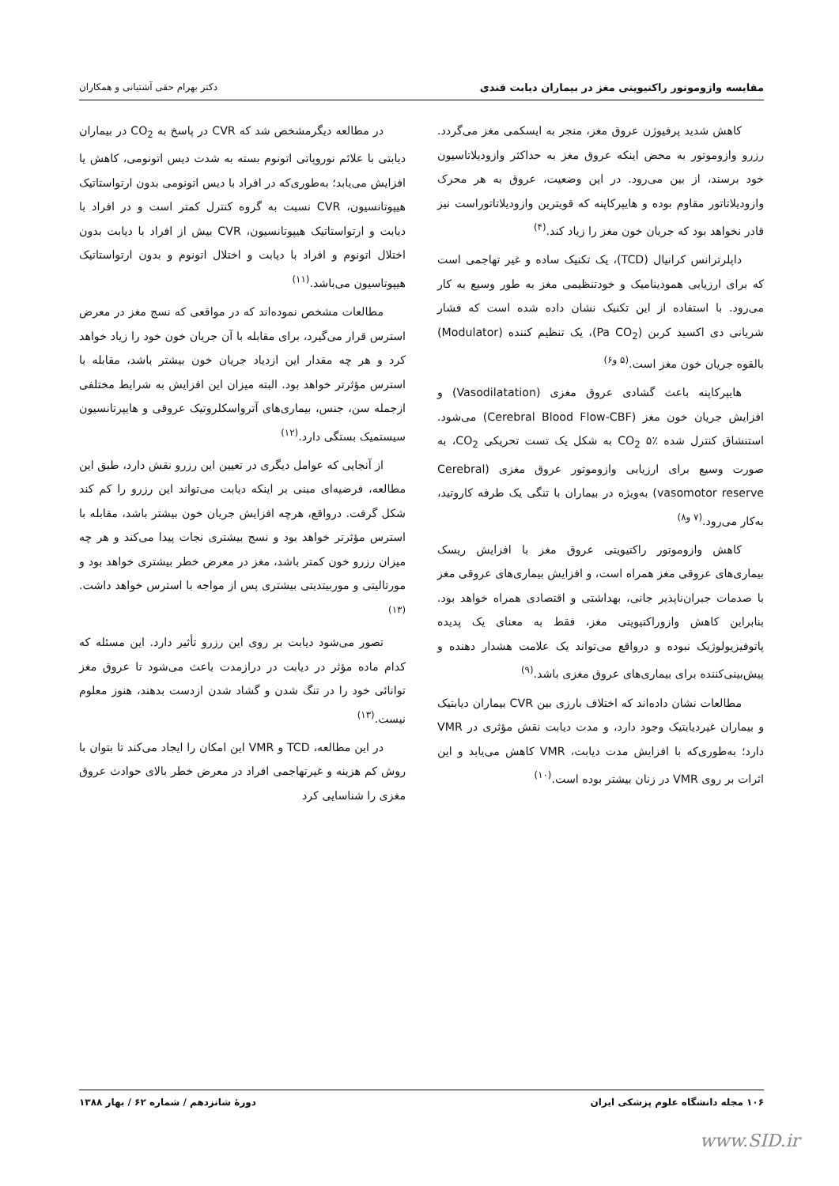مقایسه وازوموتور راکتیویتی مغز در بیماران دیابت قندی دکتر بهرام حقی آشتیانی و همکاران
کاهش شدید پرفیوژن عروق مغز، منجر به ایسکمی مغز می‌گردد. رزرو وازوموتور به محض اینکه عروق مغز به حداکثر وازودیلاتاسیون خود برسند، از بین می‌رود. در این وضعیت، عروق به هر محرک وازودیلاتاتور مقاوم بوده و هایپرکاپنه که قویترین وازودیلاتاتوراست نیز قادر نخواهد بود که جریان خون مغز را زیاد کند.<sup>(۴)</sup>
داپلرترانس کرانیال (TCD)، یک تکنیک ساده و غیر تهاجمی است که برای ارزیابی همودینامیک و خودتنظیمی مغز به طور وسیع به کار می‌رود. با استفاده از این تکنیک نشان داده شده است که فشار شریانی دی اکسید کربن (Pa CO<sub>2</sub>)، یک تنظیم کننده (Modulator) بالقوه جریان خون مغز است.<sup>(۵ و۶)</sup>
هایپرکاپنه باعث گشادی عروق مغزی (Vasodilatation) و افزایش جریان خون مغز (Cerebral Blood Flow-CBF) می‌شود. استنشاق کنترل شده CO<sub>2</sub> ۵٪ به شکل یک تست تحریکی CO<sub>2</sub>، به صورت وسیع برای ارزیابی وازوموتور عروق مغزی (Cerebral vasomotor reserve) به‌ویژه در بیماران با تنگی یک طرفه کاروتید، به‌کار می‌رود.<sup>(۷ و۸)</sup>
کاهش وازوموتور راکتیویتی عروق مغز با افزایش ریسک بیماری‌های عروقی مغز همراه است، و افزایش بیماری‌های عروقی مغز با صدمات جبران‌ناپذیر جانی، بهداشتی و اقتصادی همراه خواهد بود. بنابراین کاهش وازوراکتیویتی مغز، فقط به معنای یک پدیده پاتوفیزیولوژیک نبوده و درواقع می‌تواند یک علامت هشدار دهنده و پیش‌بینی‌کننده برای بیماری‌های عروق مغزی باشد.<sup>(۹)</sup>
مطالعات نشان داده‌اند که اختلاف بارزی بین CVR بیماران دیابتیک و بیماران غیردیابتیک وجود دارد، و مدت دیابت نقش مؤثری در VMR دارد؛ به‌طوری‌که با افزایش مدت دیابت، VMR کاهش می‌یابد و این اثرات بر روی VMR در زنان بیشتر بوده است.<sup>(۱۰)</sup>
در مطالعه دیگرمشخص شد که CVR در پاسخ به CO<sub>2</sub> در بیماران دیابتی با علائم نوروپاتی اتونوم بسته به شدت دیس اتونومی، کاهش یا افزایش می‌یابد؛ به‌طوری‌که در افراد با دیس اتونومی بدون ارتواستاتیک هیپوتانسیون، CVR نسبت به گروه کنترل کمتر است و در افراد با دیابت و ارتواستاتیک هیپوتانسیون، CVR بیش از افراد با دیابت بدون اختلال اتونوم و افراد با دیابت و اختلال اتونوم و بدون ارتواستاتیک هیپوتاسیون می‌باشد.<sup>(۱۱)</sup>
مطالعات مشخص نموده‌اند که در مواقعی که نسج مغز در معرض استرس قرار می‌گیرد، برای مقابله با آن جریان خون خود را زیاد خواهد کرد و هر چه مقدار این ازدیاد جریان خون بیشتر باشد، مقابله با استرس مؤثرتر خواهد بود. البته میزان این افزایش به شرایط مختلفی ازجمله سن، جنس، بیماری‌های آترواسکلروتیک عروقی و هایپرتانسیون سیستمیک بستگی دارد.<sup>(۱۲)</sup>
از آنجایی که عوامل دیگری در تعیین این رزرو نقش دارد، طبق این مطالعه، فرضیه‌ای مبنی بر اینکه دیابت می‌تواند این رزرو را کم کند شکل گرفت. درواقع، هرچه افزایش جریان خون بیشتر باشد، مقابله با استرس مؤثرتر خواهد بود و نسج بیشتری نجات پیدا می‌کند و هر چه میزان رزرو خون کمتر باشد، مغز در معرض خطر بیشتری خواهد بود و مورتالیتی و موربیتدیتی بیشتری پس از مواجه با استرس خواهد داشت.<sup>(۱۳)</sup>
تصور می‌شود دیابت بر روی این رزرو تأثیر دارد. این مسئله که کدام ماده مؤثر در دیابت در درازمدت باعث می‌شود تا عروق مغز توانائی خود را در تنگ شدن و گشاد شدن ازدست بدهند، هنوز معلوم نیست.<sup>(۱۳)</sup>
در این مطالعه، TCD و VMR این امکان را ایجاد می‌کند تا بتوان با روش کم هزینه و غیرتهاجمی افراد در معرض خطر بالای حوادث عروق مغزی را شناسایی کرد
۱۰۶ مجله دانشگاه علوم پزشکی ایران دورهٔ شانزدهم / شماره ۶۲ / بهار ۱۳۸۸
www.SID.ir